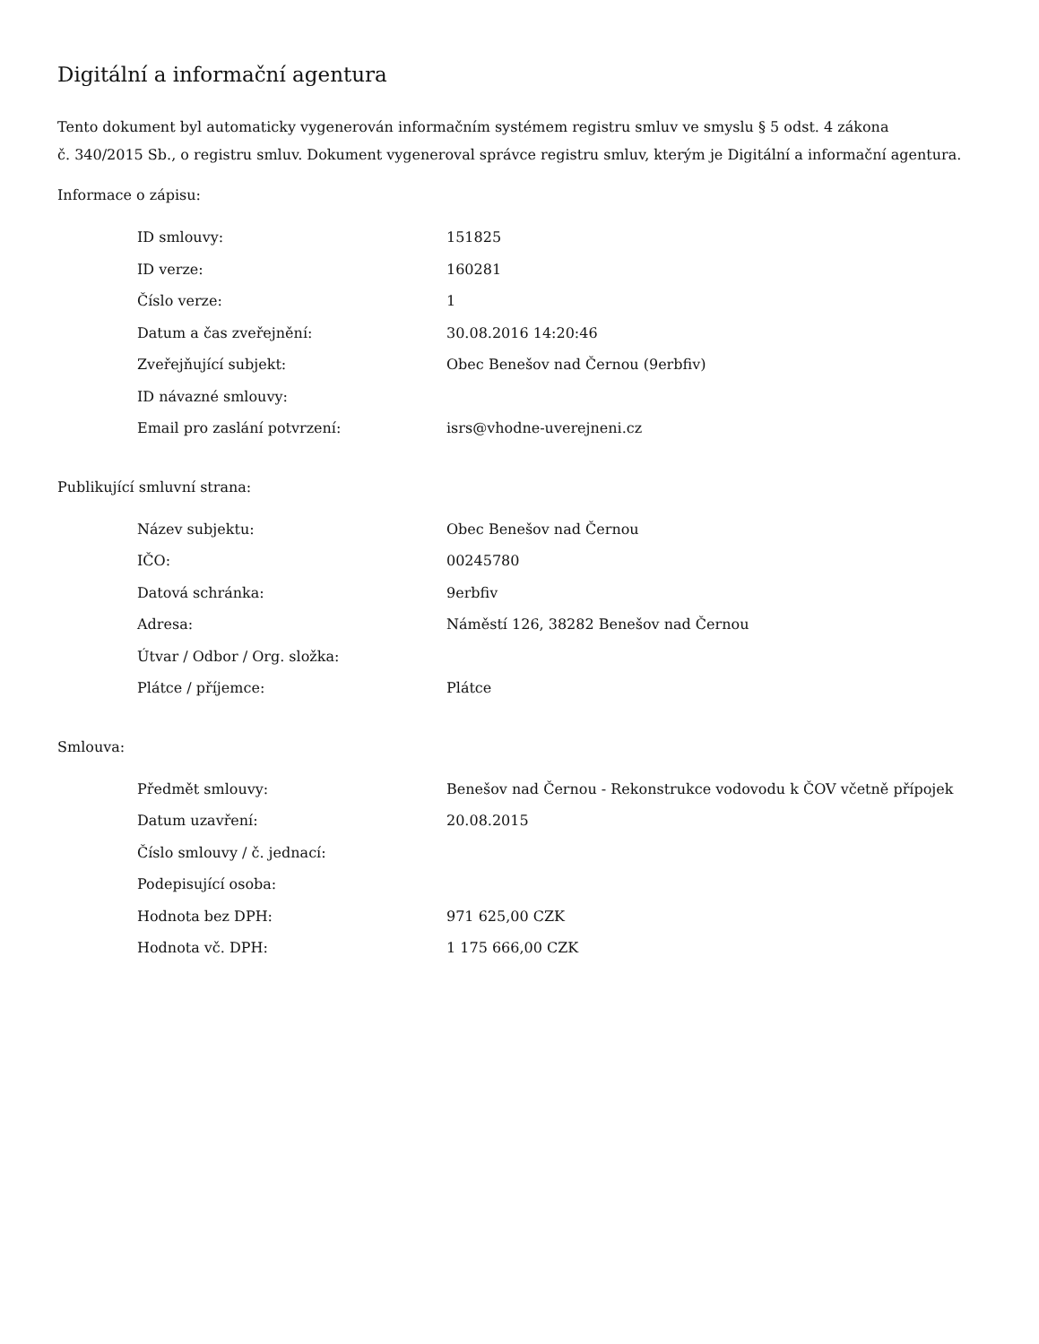Digitální a informační agentura
Tento dokument byl automaticky vygenerován informačním systémem registru smluv ve smyslu § 5 odst. 4 zákona
č. 340/2015 Sb., o registru smluv. Dokument vygeneroval správce registru smluv, kterým je Digitální a informační agentura.
Informace o zápisu:
| ID smlouvy: | 151825 |
| ID verze: | 160281 |
| Číslo verze: | 1 |
| Datum a čas zveřejnění: | 30.08.2016 14:20:46 |
| Zveřejňující subjekt: | Obec Benešov nad Černou (9erbfiv) |
| ID návazné smlouvy: | |
| Email pro zaslání potvrzení: | isrs@vhodne-uverejneni.cz |
Publikující smluvní strana:
| Název subjektu: | Obec Benešov nad Černou |
| IČO: | 00245780 |
| Datová schránka: | 9erbfiv |
| Adresa: | Náměstí 126, 38282 Benešov nad Černou |
| Útvar / Odbor / Org. složka: | |
| Plátce / příjemce: | Plátce |
Smlouva:
| Předmět smlouvy: | Benešov nad Černou - Rekonstrukce vodovodu k ČOV včetně přípojek |
| Datum uzavření: | 20.08.2015 |
| Číslo smlouvy / č. jednací: | |
| Podepisující osoba: | |
| Hodnota bez DPH: | 971 625,00 CZK |
| Hodnota vč. DPH: | 1 175 666,00 CZK |